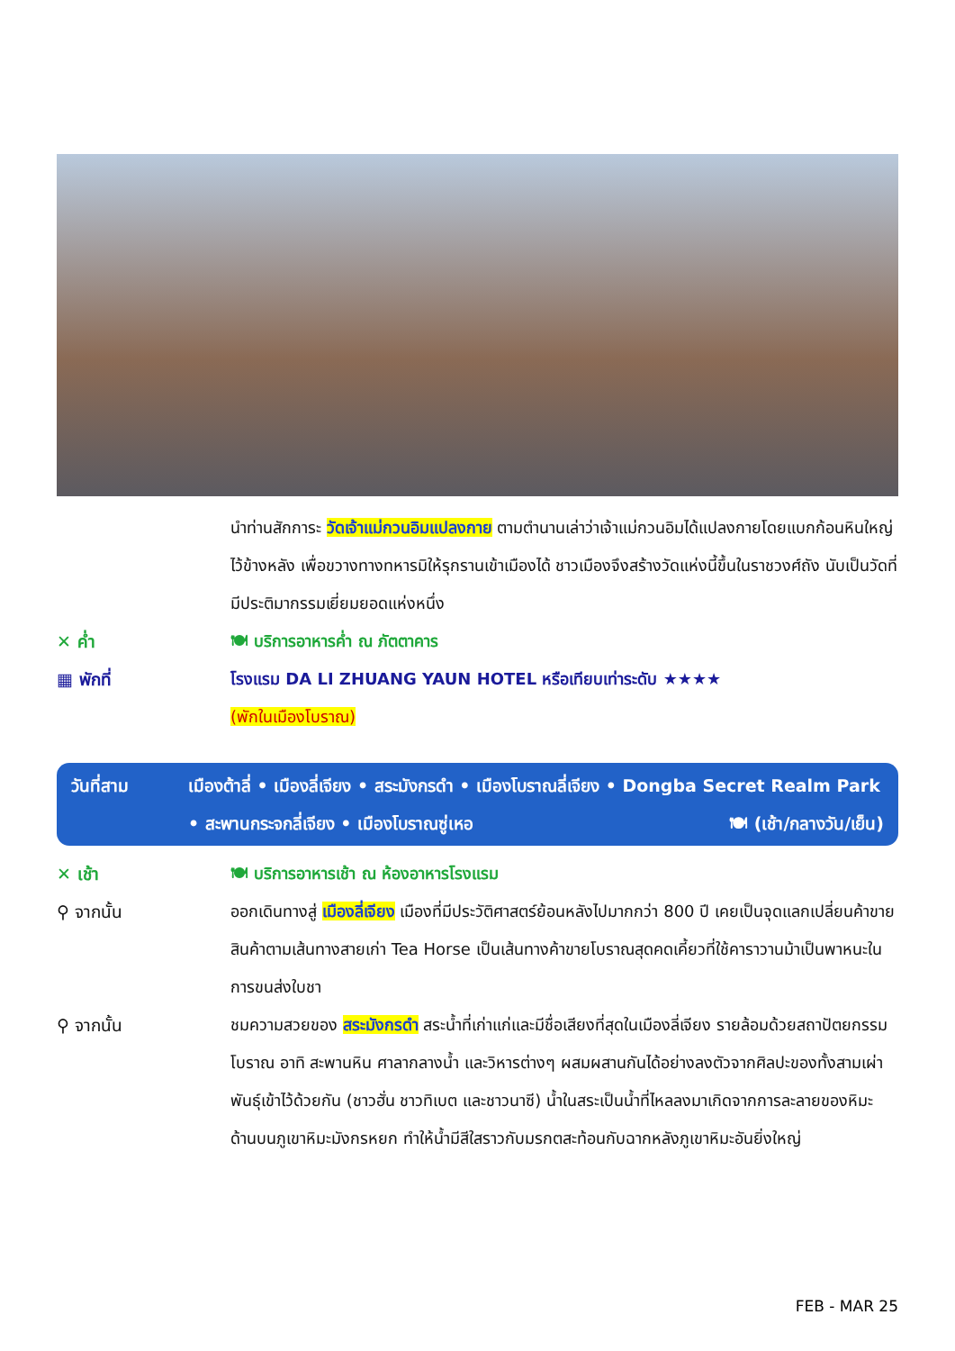นำท่านสักการะ วัดเจ้าแม่กวนอิมแปลงกาย ตามตำนานเล่าว่าเจ้าแม่กวนอิมได้แปลงกายโดยแบกก้อนหินใหญ่ไว้ข้างหลัง เพื่อขวางทางทหารมิให้รุกรานเข้าเมืองได้ ชาวเมืองจึงสร้างวัดแห่งนี้ขึ้นในราชวงศ์ถัง นับเป็นวัดที่มีประติมากรรมเยี่ยมยอดแห่งหนึ่ง
✕ ค่ำ 🍽 บริการอาหารค่ำ ณ ภัตตาคาร
▦ พักที่ โรงแรม DA LI ZHUANG YAUN HOTEL หรือเทียบเท่าระดับ ★★★★
(พักในเมืองโบราณ)
วันที่สาม เมืองต้าลี่ • เมืองลี่เจียง • สระมังกรดำ • เมืองโบราณลี่เจียง • Dongba Secret Realm Park
• สะพานกระจกลี่เจียง • เมืองโบราณซู่เหอ 🍽 (เช้า/กลางวัน/เย็น)
✕ เช้า 🍽 บริการอาหารเช้า ณ ห้องอาหารโรงแรม
⚲ จากนั้น ออกเดินทางสู่ เมืองลี่เจียง เมืองที่มีประวัติศาสตร์ย้อนหลังไปมากกว่า 800 ปี เคยเป็นจุดแลกเปลี่ยนค้าขายสินค้าตามเส้นทางสายเก่า Tea Horse เป็นเส้นทางค้าขายโบราณสุดคดเคี้ยวที่ใช้คาราวานม้าเป็นพาหนะในการขนส่งใบชา
⚲ จากนั้น ชมความสวยของ สระมังกรดำ สระน้ำที่เก่าแก่และมีชื่อเสียงที่สุดในเมืองลี่เจียง รายล้อมด้วยสถาปัตยกรรมโบราณ อาทิ สะพานหิน ศาลากลางน้ำ และวิหารต่างๆ ผสมผสานกันได้อย่างลงตัวจากศิลปะของทั้งสามเผ่าพันธุ์เข้าไว้ด้วยกัน (ชาวฮั่น ชาวทิเบต และชาวนาซี) น้ำในสระเป็นน้ำที่ไหลลงมาเกิดจากการละลายของหิมะด้านบนภูเขาหิมะมังกรหยก ทำให้น้ำมีสีใสราวกับมรกตสะท้อนกับฉากหลังภูเขาหิมะอันยิ่งใหญ่
FEB - MAR 25